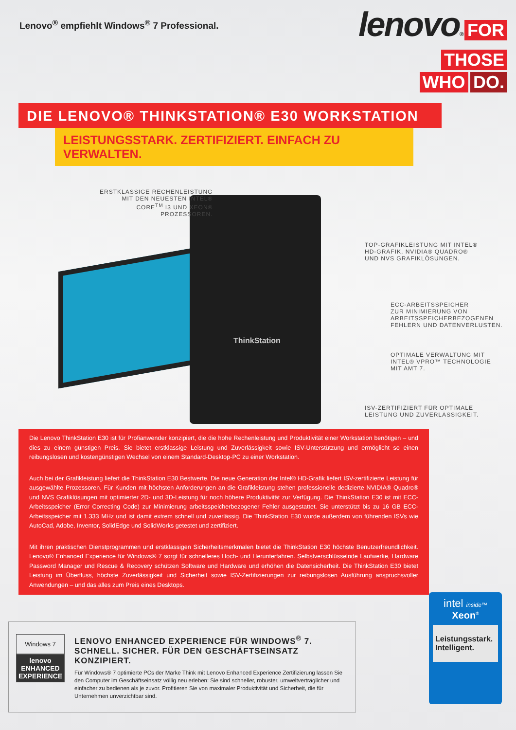Lenovo<sup>®</sup> empfiehlt Windows<sup>®</sup> 7 Professional.
lenovo®
FOR
THOSE
WHO DO.
DIE LENOVO® THINKSTATION® E30 WORKSTATION
LEISTUNGSSTARK. ZERTIFIZIERT. EINFACH ZU VERWALTEN.
ThinkStation
ERSTKLASSIGE RECHENLEISTUNG
MIT DEN NEUESTEN INTEL®
CORE<sup>TM</sup> I3 UND XEON®
PROZESSOREN.
TOP-GRAFIKLEISTUNG MIT INTEL®
HD-GRAFIK, NVIDIA® QUADRO®
UND NVS GRAFIKLÖSUNGEN.
ECC-ARBEITSSPEICHER
ZUR MINIMIERUNG VON
ARBEITSSPEICHERBEZOGENEN
FEHLERN UND DATENVERLUSTEN.
OPTIMALE VERWALTUNG MIT
INTEL® VPRO™ TECHNOLOGIE
MIT AMT 7.
ISV-ZERTIFIZIERT FÜR OPTIMALE
LEISTUNG UND ZUVERLÄSSIGKEIT.
Die Lenovo ThinkStation E30 ist für Profianwender konzipiert, die die hohe Rechenleistung und Produktivität einer Workstation benötigen – und dies zu einem günstigen Preis. Sie bietet erstklassige Leistung und Zuverlässigkeit sowie ISV-Unterstützung und ermöglicht so einen reibungslosen und kostengünstigen Wechsel von einem Standard-Desktop-PC zu einer Workstation.
Auch bei der Grafikleistung liefert die ThinkStation E30 Bestwerte. Die neue Generation der Intel® HD-Grafik liefert ISV-zertifizierte Leistung für ausgewählte Prozessoren. Für Kunden mit höchsten Anforderungen an die Grafikleistung stehen professionelle dedizierte NVIDIA® Quadro® und NVS Grafiklösungen mit optimierter 2D- und 3D-Leistung für noch höhere Produktivität zur Verfügung. Die ThinkStation E30 ist mit ECC-Arbeitsspeicher (Error Correcting Code) zur Minimierung arbeitsspeicherbezogener Fehler ausgestattet. Sie unterstützt bis zu 16 GB ECC-Arbeitsspeicher mit 1.333 MHz und ist damit extrem schnell und zuverlässig. Die ThinkStation E30 wurde außerdem von führenden ISVs wie AutoCad, Adobe, Inventor, SolidEdge und SolidWorks getestet und zertifiziert.
Mit ihren praktischen Dienstprogrammen und erstklassigen Sicherheitsmerkmalen bietet die ThinkStation E30 höchste Benutzerfreundlichkeit. Lenovo® Enhanced Experience für Windows® 7 sorgt für schnelleres Hoch- und Herunterfahren. Selbstverschlüsselnde Laufwerke, Hardware Password Manager und Rescue & Recovery schützen Software und Hardware und erhöhen die Datensicherheit. Die ThinkStation E30 bietet Leistung im Überfluss, höchste Zuverlässigkeit und Sicherheit sowie ISV-Zertifizierungen zur reibungslosen Ausführung anspruchsvoller Anwendungen – und das alles zum Preis eines Desktops.
Windows 7
lenovo
ENHANCED
EXPERIENCE
LENOVO ENHANCED EXPERIENCE FÜR WINDOWS<sup>®</sup> 7.
SCHNELL. SICHER. FÜR DEN GESCHÄFTSEINSATZ KONZIPIERT.
Für Windows® 7 optimierte PCs der Marke Think mit Lenovo Enhanced Experience Zertifizierung lassen Sie den Computer im Geschäftseinsatz völlig neu erleben: Sie sind schneller, robuster, umweltverträglicher und einfacher zu bedienen als je zuvor. Profitieren Sie von maximaler Produktivität und Sicherheit, die für Unternehmen unverzichtbar sind.
intel inside™
Xeon<sup>®</sup>
Leistungsstark.
Intelligent.